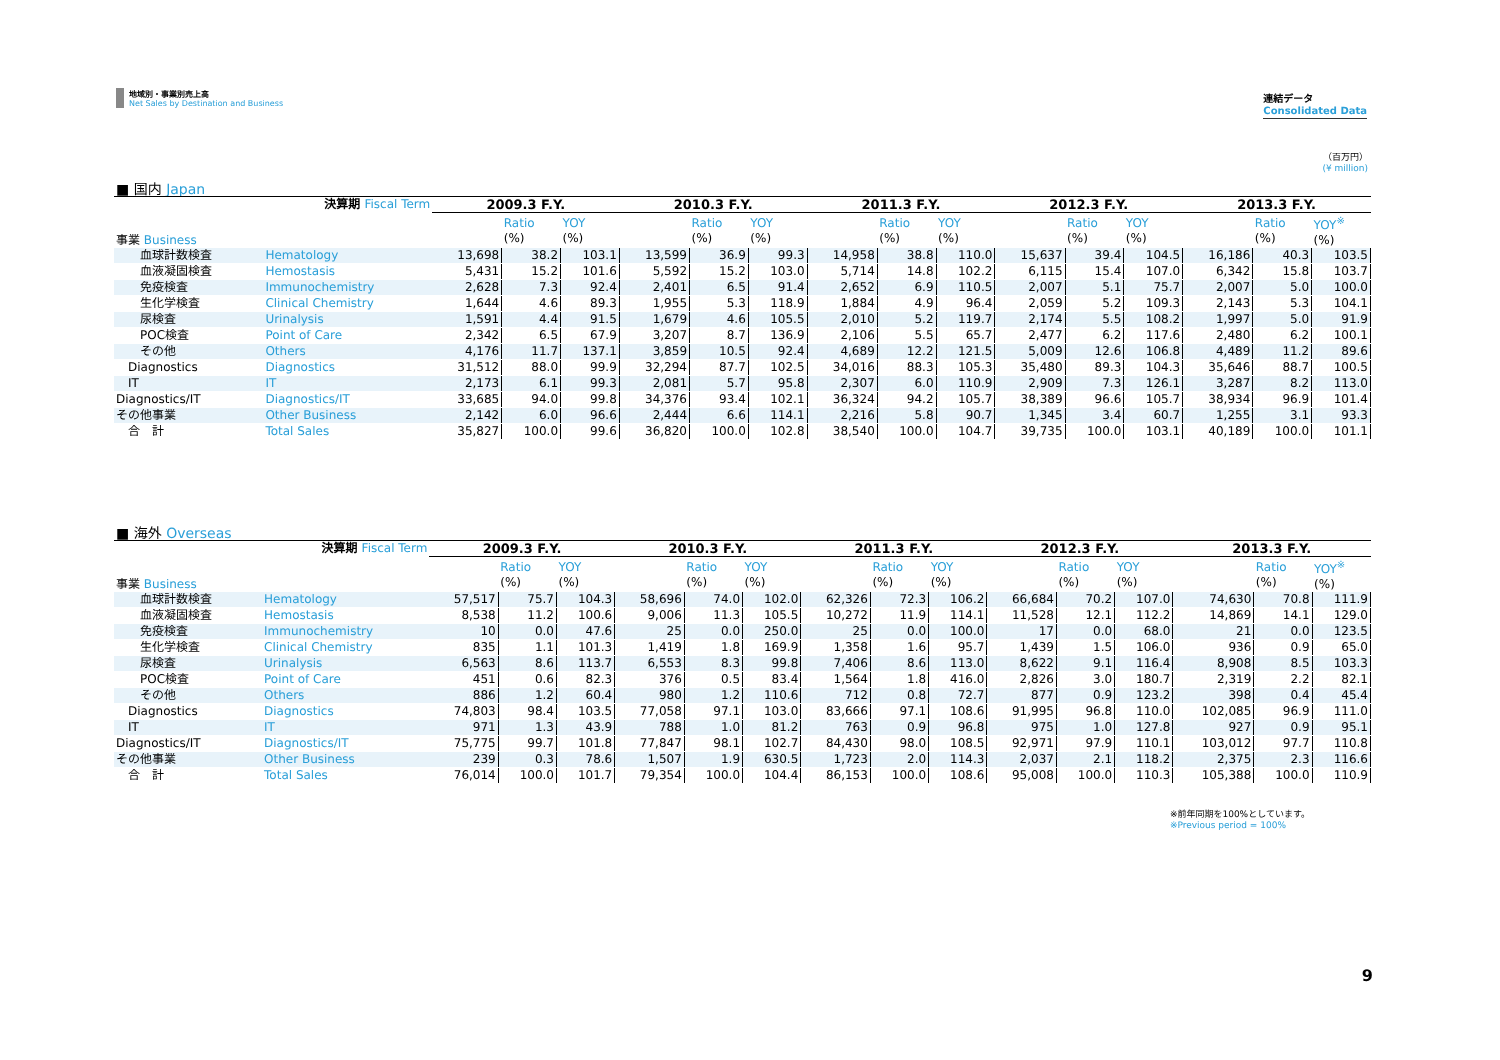地域別・事業別売上高
Net Sales by Destination and Business
連結データ
Consolidated Data
（百万円）
(¥ million)
■ 国内 Japan
| 決算期 Fiscal Term | | 2009.3 F.Y. | | | 2010.3 F.Y. | | | 2011.3 F.Y. | | | 2012.3 F.Y. | | | 2013.3 F.Y. | | |
| 事業 Business | | | Ratio (%) | YOY (%) | | Ratio (%) | YOY (%) | | Ratio (%) | YOY (%) | | Ratio (%) | YOY (%) | | Ratio (%) | YOY<sup>※</sup> (%) |
| 血球計数検査 | Hematology | 13,698 | 38.2 | 103.1 | 13,599 | 36.9 | 99.3 | 14,958 | 38.8 | 110.0 | 15,637 | 39.4 | 104.5 | 16,186 | 40.3 | 103.5 |
| 血液凝固検査 | Hemostasis | 5,431 | 15.2 | 101.6 | 5,592 | 15.2 | 103.0 | 5,714 | 14.8 | 102.2 | 6,115 | 15.4 | 107.0 | 6,342 | 15.8 | 103.7 |
| 免疫検査 | Immunochemistry | 2,628 | 7.3 | 92.4 | 2,401 | 6.5 | 91.4 | 2,652 | 6.9 | 110.5 | 2,007 | 5.1 | 75.7 | 2,007 | 5.0 | 100.0 |
| 生化学検査 | Clinical Chemistry | 1,644 | 4.6 | 89.3 | 1,955 | 5.3 | 118.9 | 1,884 | 4.9 | 96.4 | 2,059 | 5.2 | 109.3 | 2,143 | 5.3 | 104.1 |
| 尿検査 | Urinalysis | 1,591 | 4.4 | 91.5 | 1,679 | 4.6 | 105.5 | 2,010 | 5.2 | 119.7 | 2,174 | 5.5 | 108.2 | 1,997 | 5.0 | 91.9 |
| POC検査 | Point of Care | 2,342 | 6.5 | 67.9 | 3,207 | 8.7 | 136.9 | 2,106 | 5.5 | 65.7 | 2,477 | 6.2 | 117.6 | 2,480 | 6.2 | 100.1 |
| その他 | Others | 4,176 | 11.7 | 137.1 | 3,859 | 10.5 | 92.4 | 4,689 | 12.2 | 121.5 | 5,009 | 12.6 | 106.8 | 4,489 | 11.2 | 89.6 |
| Diagnostics | Diagnostics | 31,512 | 88.0 | 99.9 | 32,294 | 87.7 | 102.5 | 34,016 | 88.3 | 105.3 | 35,480 | 89.3 | 104.3 | 35,646 | 88.7 | 100.5 |
| IT | IT | 2,173 | 6.1 | 99.3 | 2,081 | 5.7 | 95.8 | 2,307 | 6.0 | 110.9 | 2,909 | 7.3 | 126.1 | 3,287 | 8.2 | 113.0 |
| Diagnostics/IT | Diagnostics/IT | 33,685 | 94.0 | 99.8 | 34,376 | 93.4 | 102.1 | 36,324 | 94.2 | 105.7 | 38,389 | 96.6 | 105.7 | 38,934 | 96.9 | 101.4 |
| その他事業 | Other Business | 2,142 | 6.0 | 96.6 | 2,444 | 6.6 | 114.1 | 2,216 | 5.8 | 90.7 | 1,345 | 3.4 | 60.7 | 1,255 | 3.1 | 93.3 |
| 合 計 | Total Sales | 35,827 | 100.0 | 99.6 | 36,820 | 100.0 | 102.8 | 38,540 | 100.0 | 104.7 | 39,735 | 100.0 | 103.1 | 40,189 | 100.0 | 101.1 |
■ 海外 Overseas
| 決算期 Fiscal Term | | 2009.3 F.Y. | | | 2010.3 F.Y. | | | 2011.3 F.Y. | | | 2012.3 F.Y. | | | 2013.3 F.Y. | | |
| 事業 Business | | | Ratio (%) | YOY (%) | | Ratio (%) | YOY (%) | | Ratio (%) | YOY (%) | | Ratio (%) | YOY (%) | | Ratio (%) | YOY<sup>※</sup> (%) |
| 血球計数検査 | Hematology | 57,517 | 75.7 | 104.3 | 58,696 | 74.0 | 102.0 | 62,326 | 72.3 | 106.2 | 66,684 | 70.2 | 107.0 | 74,630 | 70.8 | 111.9 |
| 血液凝固検査 | Hemostasis | 8,538 | 11.2 | 100.6 | 9,006 | 11.3 | 105.5 | 10,272 | 11.9 | 114.1 | 11,528 | 12.1 | 112.2 | 14,869 | 14.1 | 129.0 |
| 免疫検査 | Immunochemistry | 10 | 0.0 | 47.6 | 25 | 0.0 | 250.0 | 25 | 0.0 | 100.0 | 17 | 0.0 | 68.0 | 21 | 0.0 | 123.5 |
| 生化学検査 | Clinical Chemistry | 835 | 1.1 | 101.3 | 1,419 | 1.8 | 169.9 | 1,358 | 1.6 | 95.7 | 1,439 | 1.5 | 106.0 | 936 | 0.9 | 65.0 |
| 尿検査 | Urinalysis | 6,563 | 8.6 | 113.7 | 6,553 | 8.3 | 99.8 | 7,406 | 8.6 | 113.0 | 8,622 | 9.1 | 116.4 | 8,908 | 8.5 | 103.3 |
| POC検査 | Point of Care | 451 | 0.6 | 82.3 | 376 | 0.5 | 83.4 | 1,564 | 1.8 | 416.0 | 2,826 | 3.0 | 180.7 | 2,319 | 2.2 | 82.1 |
| その他 | Others | 886 | 1.2 | 60.4 | 980 | 1.2 | 110.6 | 712 | 0.8 | 72.7 | 877 | 0.9 | 123.2 | 398 | 0.4 | 45.4 |
| Diagnostics | Diagnostics | 74,803 | 98.4 | 103.5 | 77,058 | 97.1 | 103.0 | 83,666 | 97.1 | 108.6 | 91,995 | 96.8 | 110.0 | 102,085 | 96.9 | 111.0 |
| IT | IT | 971 | 1.3 | 43.9 | 788 | 1.0 | 81.2 | 763 | 0.9 | 96.8 | 975 | 1.0 | 127.8 | 927 | 0.9 | 95.1 |
| Diagnostics/IT | Diagnostics/IT | 75,775 | 99.7 | 101.8 | 77,847 | 98.1 | 102.7 | 84,430 | 98.0 | 108.5 | 92,971 | 97.9 | 110.1 | 103,012 | 97.7 | 110.8 |
| その他事業 | Other Business | 239 | 0.3 | 78.6 | 1,507 | 1.9 | 630.5 | 1,723 | 2.0 | 114.3 | 2,037 | 2.1 | 118.2 | 2,375 | 2.3 | 116.6 |
| 合 計 | Total Sales | 76,014 | 100.0 | 101.7 | 79,354 | 100.0 | 104.4 | 86,153 | 100.0 | 108.6 | 95,008 | 100.0 | 110.3 | 105,388 | 100.0 | 110.9 |
※前年同期を100%としています。
※Previous period = 100%
9